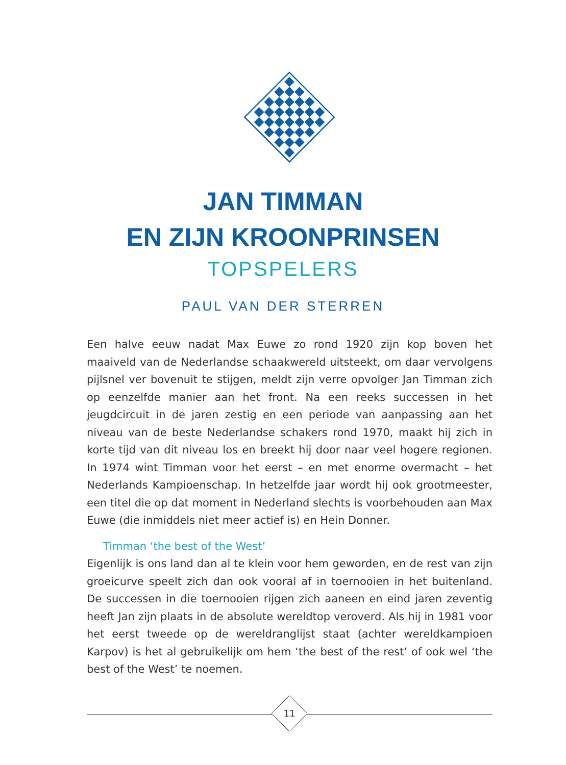JAN TIMMAN
EN ZIJN KROONPRINSEN
TOPSPELERS
PAUL VAN DER STERREN
Een halve eeuw nadat Max Euwe zo rond 1920 zijn kop boven het maaiveld van de Nederlandse schaakwereld uitsteekt, om daar vervolgens pijlsnel ver boven­uit te stijgen, meldt zijn verre opvolger Jan Timman zich op eenzelfde manier aan het front. Na een reeks successen in het jeugdcircuit in de jaren zestig en een periode van aanpassing aan het niveau van de beste Nederlandse schakers rond 1970, maakt hij zich in korte tijd van dit niveau los en breekt hij door naar veel hogere regionen. In 1974 wint Timman voor het eerst – en met enorme overmacht – het Nederlands Kampioenschap. In hetzelfde jaar wordt hij ook grootmeester, een titel die op dat moment in Nederland slechts is voorbehou­den aan Max Euwe (die inmiddels niet meer actief is) en Hein Donner.
Timman ‘the best of the West’
Eigenlijk is ons land dan al te klein voor hem geworden, en de rest van zijn groeicurve speelt zich dan ook vooral af in toernooien in het buitenland. De successen in die toernooien rijgen zich aaneen en eind jaren zeventig heeft Jan zijn plaats in de absolute wereldtop veroverd. Als hij in 1981 voor het eerst tweede op de wereldranglijst staat (achter wereldkampioen Karpov) is het al gebruikelijk om hem ‘the best of the rest’ of ook wel ‘the best of the West’ te noemen.
11